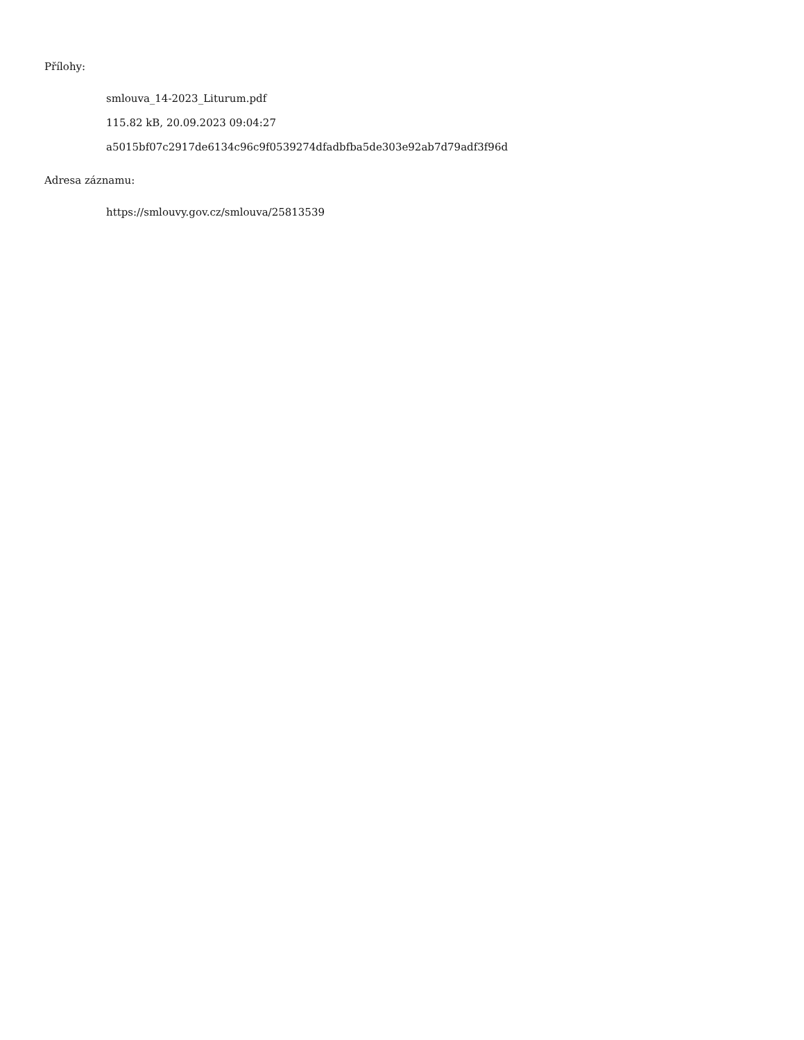Přílohy:
smlouva_14-2023_Liturum.pdf
115.82 kB, 20.09.2023 09:04:27
a5015bf07c2917de6134c96c9f0539274dfadbfba5de303e92ab7d79adf3f96d
Adresa záznamu:
https://smlouvy.gov.cz/smlouva/25813539